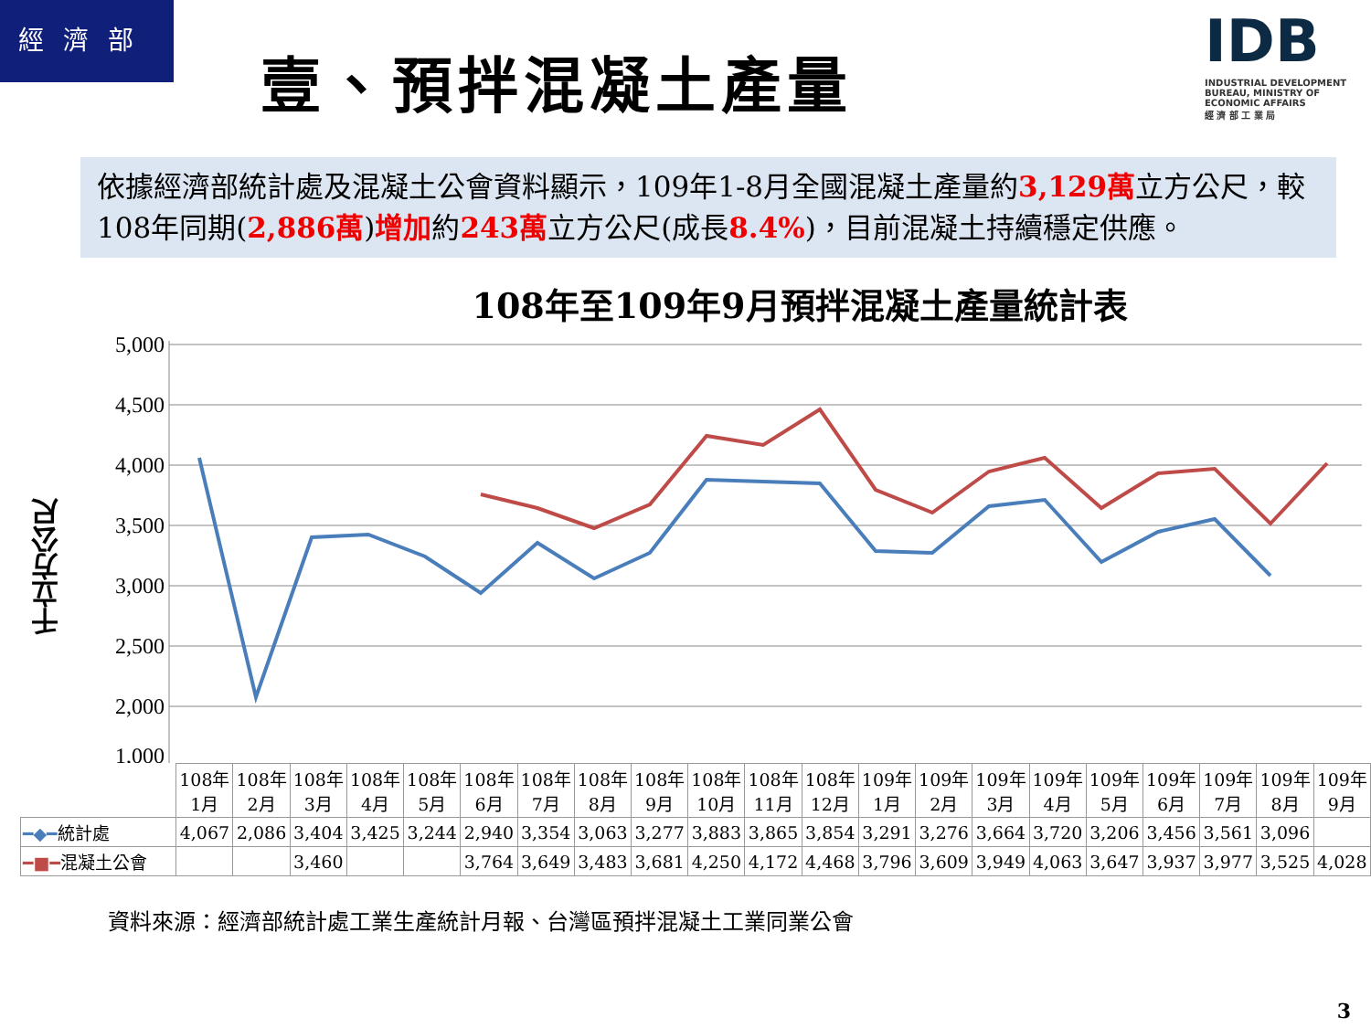經 濟 部
壹、預拌混凝土產量
IDB
INDUSTRIAL DEVELOPMENT BUREAU, MINISTRY OF ECONOMIC AFFAIRS
經 濟 部 工 業 局
依據經濟部統計處及混凝土公會資料顯示，109年1-8月全國混凝土產量約3,129萬立方公尺，較108年同期(2,886萬)增加約243萬立方公尺(成長8.4%)，目前混凝土持續穩定供應。
108年至109年9月預拌混凝土產量統計表
千立方公尺
5,000
4,500
4,000
3,500
3,000
2,500
2,000
1,000
| | 108年 1月 | 108年 2月 | 108年 3月 | 108年 4月 | 108年 5月 | 108年 6月 | 108年 7月 | 108年 8月 | 108年 9月 | 108年 10月 | 108年 11月 | 108年 12月 | 109年 1月 | 109年 2月 | 109年 3月 | 109年 4月 | 109年 5月 | 109年 6月 | 109年 7月 | 109年 8月 | 109年 9月 |
| --- | --- | --- | --- | --- | --- | --- | --- | --- | --- | --- | --- | --- | --- | --- | --- | --- | --- | --- | --- | --- | --- |
| ━◆━ 統計處 | 4,067 | 2,086 | 3,404 | 3,425 | 3,244 | 2,940 | 3,354 | 3,063 | 3,277 | 3,883 | 3,865 | 3,854 | 3,291 | 3,276 | 3,664 | 3,720 | 3,206 | 3,456 | 3,561 | 3,096 | |
| ━■━ 混凝土公會 | | | 3,460 | | | 3,764 | 3,649 | 3,483 | 3,681 | 4,250 | 4,172 | 4,468 | 3,796 | 3,609 | 3,949 | 4,063 | 3,647 | 3,937 | 3,977 | 3,525 | 4,028 |
資料來源：經濟部統計處工業生產統計月報、台灣區預拌混凝土工業同業公會
3